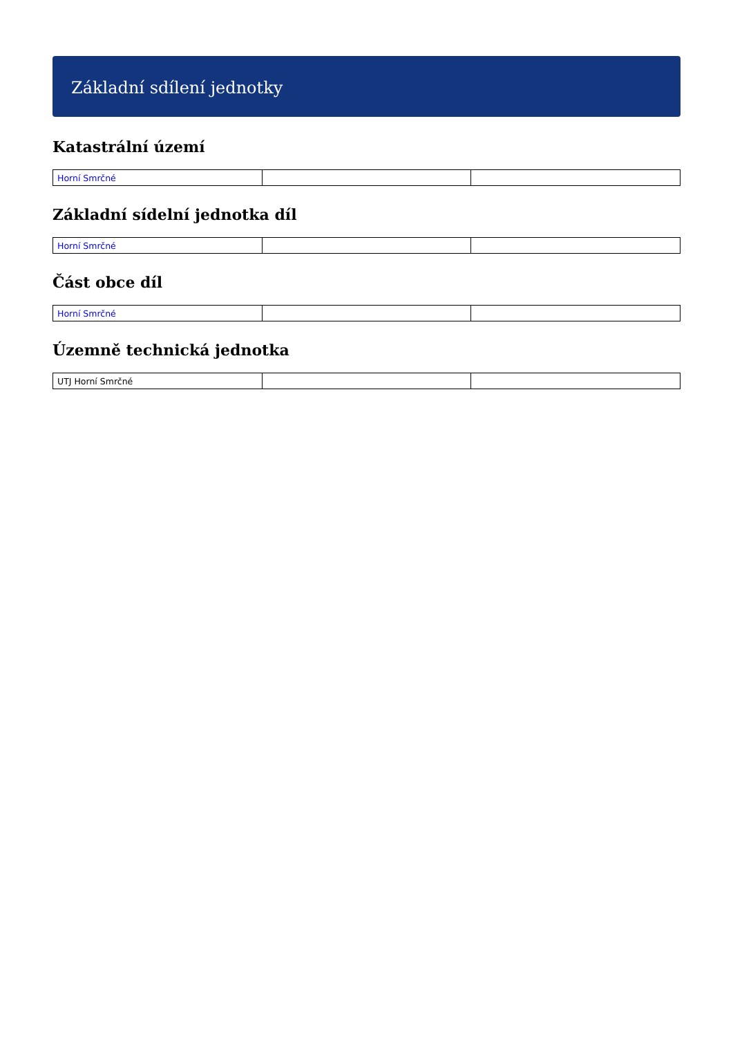Základní sdílení jednotky
Katastrální území
| Horní Smrčné | | |
Základní sídelní jednotka díl
| Horní Smrčné | | |
Část obce díl
| Horní Smrčné | | |
Územně technická jednotka
| UTJ Horní Smrčné | | |